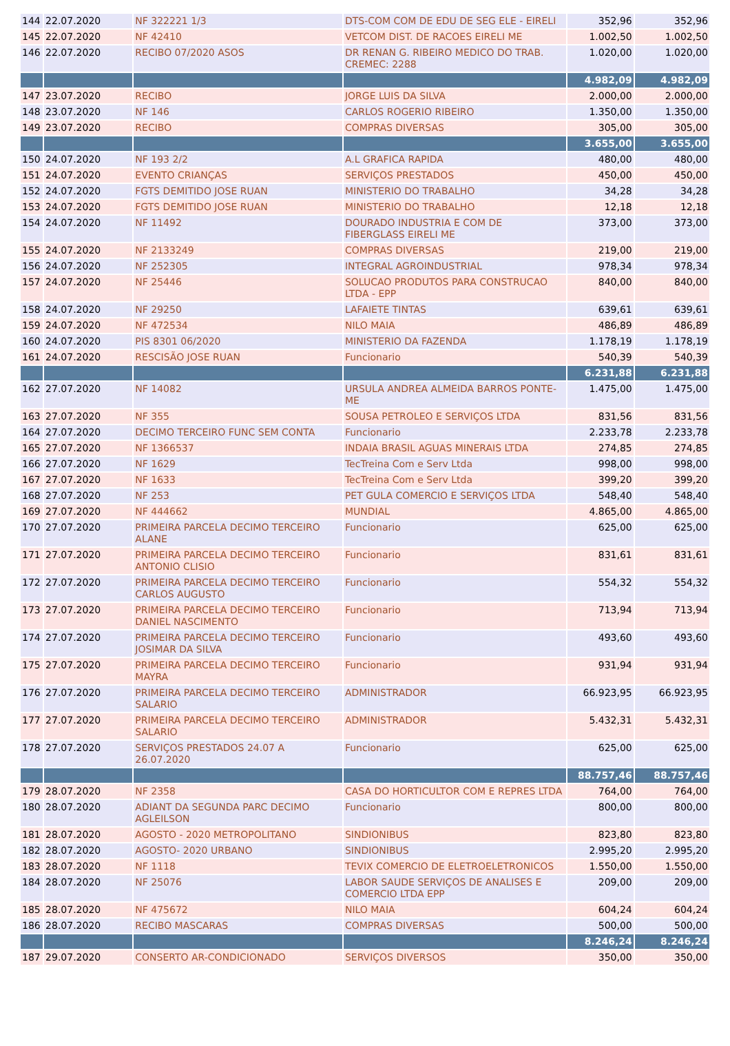| 144 | 22.07.2020 | NF 322221 1/3 | DTS-COM COM DE EDU DE SEG ELE - EIRELI | 352,96 | 352,96 |
| 145 | 22.07.2020 | NF 42410 | VETCOM DIST. DE RACOES EIRELI ME | 1.002,50 | 1.002,50 |
| 146 | 22.07.2020 | RECIBO 07/2020 ASOS | DR RENAN G. RIBEIRO MEDICO DO TRAB. CREMEC: 2288 | 1.020,00 | 1.020,00 |
| | | | | 4.982,09 | 4.982,09 |
| 147 | 23.07.2020 | RECIBO | JORGE LUIS DA SILVA | 2.000,00 | 2.000,00 |
| 148 | 23.07.2020 | NF 146 | CARLOS ROGERIO RIBEIRO | 1.350,00 | 1.350,00 |
| 149 | 23.07.2020 | RECIBO | COMPRAS DIVERSAS | 305,00 | 305,00 |
| | | | | 3.655,00 | 3.655,00 |
| 150 | 24.07.2020 | NF 193 2/2 | A.L GRAFICA RAPIDA | 480,00 | 480,00 |
| 151 | 24.07.2020 | EVENTO CRIANÇAS | SERVIÇOS PRESTADOS | 450,00 | 450,00 |
| 152 | 24.07.2020 | FGTS DEMITIDO JOSE RUAN | MINISTERIO DO TRABALHO | 34,28 | 34,28 |
| 153 | 24.07.2020 | FGTS DEMITIDO JOSE RUAN | MINISTERIO DO TRABALHO | 12,18 | 12,18 |
| 154 | 24.07.2020 | NF 11492 | DOURADO INDUSTRIA E COM DE FIBERGLASS EIRELI ME | 373,00 | 373,00 |
| 155 | 24.07.2020 | NF 2133249 | COMPRAS DIVERSAS | 219,00 | 219,00 |
| 156 | 24.07.2020 | NF 252305 | INTEGRAL AGROINDUSTRIAL | 978,34 | 978,34 |
| 157 | 24.07.2020 | NF 25446 | SOLUCAO PRODUTOS PARA CONSTRUCAO LTDA - EPP | 840,00 | 840,00 |
| 158 | 24.07.2020 | NF 29250 | LAFAIETE TINTAS | 639,61 | 639,61 |
| 159 | 24.07.2020 | NF 472534 | NILO MAIA | 486,89 | 486,89 |
| 160 | 24.07.2020 | PIS 8301 06/2020 | MINISTERIO DA FAZENDA | 1.178,19 | 1.178,19 |
| 161 | 24.07.2020 | RESCISÃO JOSE RUAN | Funcionario | 540,39 | 540,39 |
| | | | | 6.231,88 | 6.231,88 |
| 162 | 27.07.2020 | NF 14082 | URSULA ANDREA ALMEIDA BARROS PONTE-ME | 1.475,00 | 1.475,00 |
| 163 | 27.07.2020 | NF 355 | SOUSA PETROLEO E SERVIÇOS LTDA | 831,56 | 831,56 |
| 164 | 27.07.2020 | DECIMO TERCEIRO FUNC SEM CONTA | Funcionario | 2.233,78 | 2.233,78 |
| 165 | 27.07.2020 | NF 1366537 | INDAIA BRASIL AGUAS MINERAIS LTDA | 274,85 | 274,85 |
| 166 | 27.07.2020 | NF 1629 | TecTreina Com e Serv Ltda | 998,00 | 998,00 |
| 167 | 27.07.2020 | NF 1633 | TecTreina Com e Serv Ltda | 399,20 | 399,20 |
| 168 | 27.07.2020 | NF 253 | PET GULA COMERCIO E SERVIÇOS LTDA | 548,40 | 548,40 |
| 169 | 27.07.2020 | NF 444662 | MUNDIAL | 4.865,00 | 4.865,00 |
| 170 | 27.07.2020 | PRIMEIRA PARCELA DECIMO TERCEIRO ALANE | Funcionario | 625,00 | 625,00 |
| 171 | 27.07.2020 | PRIMEIRA PARCELA DECIMO TERCEIRO ANTONIO CLISIO | Funcionario | 831,61 | 831,61 |
| 172 | 27.07.2020 | PRIMEIRA PARCELA DECIMO TERCEIRO CARLOS AUGUSTO | Funcionario | 554,32 | 554,32 |
| 173 | 27.07.2020 | PRIMEIRA PARCELA DECIMO TERCEIRO DANIEL NASCIMENTO | Funcionario | 713,94 | 713,94 |
| 174 | 27.07.2020 | PRIMEIRA PARCELA DECIMO TERCEIRO JOSIMAR DA SILVA | Funcionario | 493,60 | 493,60 |
| 175 | 27.07.2020 | PRIMEIRA PARCELA DECIMO TERCEIRO MAYRA | Funcionario | 931,94 | 931,94 |
| 176 | 27.07.2020 | PRIMEIRA PARCELA DECIMO TERCEIRO SALARIO | ADMINISTRADOR | 66.923,95 | 66.923,95 |
| 177 | 27.07.2020 | PRIMEIRA PARCELA DECIMO TERCEIRO SALARIO | ADMINISTRADOR | 5.432,31 | 5.432,31 |
| 178 | 27.07.2020 | SERVIÇOS PRESTADOS 24.07 A 26.07.2020 | Funcionario | 625,00 | 625,00 |
| | | | | 88.757,46 | 88.757,46 |
| 179 | 28.07.2020 | NF 2358 | CASA DO HORTICULTOR COM E REPRES LTDA | 764,00 | 764,00 |
| 180 | 28.07.2020 | ADIANT DA SEGUNDA PARC DECIMO AGLEILSON | Funcionario | 800,00 | 800,00 |
| 181 | 28.07.2020 | AGOSTO - 2020 METROPOLITANO | SINDIONIBUS | 823,80 | 823,80 |
| 182 | 28.07.2020 | AGOSTO- 2020 URBANO | SINDIONIBUS | 2.995,20 | 2.995,20 |
| 183 | 28.07.2020 | NF 1118 | TEVIX COMERCIO DE ELETROELETRONICOS | 1.550,00 | 1.550,00 |
| 184 | 28.07.2020 | NF 25076 | LABOR SAUDE SERVIÇOS DE ANALISES E COMERCIO LTDA EPP | 209,00 | 209,00 |
| 185 | 28.07.2020 | NF 475672 | NILO MAIA | 604,24 | 604,24 |
| 186 | 28.07.2020 | RECIBO MASCARAS | COMPRAS DIVERSAS | 500,00 | 500,00 |
| | | | | 8.246,24 | 8.246,24 |
| 187 | 29.07.2020 | CONSERTO AR-CONDICIONADO | SERVIÇOS DIVERSOS | 350,00 | 350,00 |